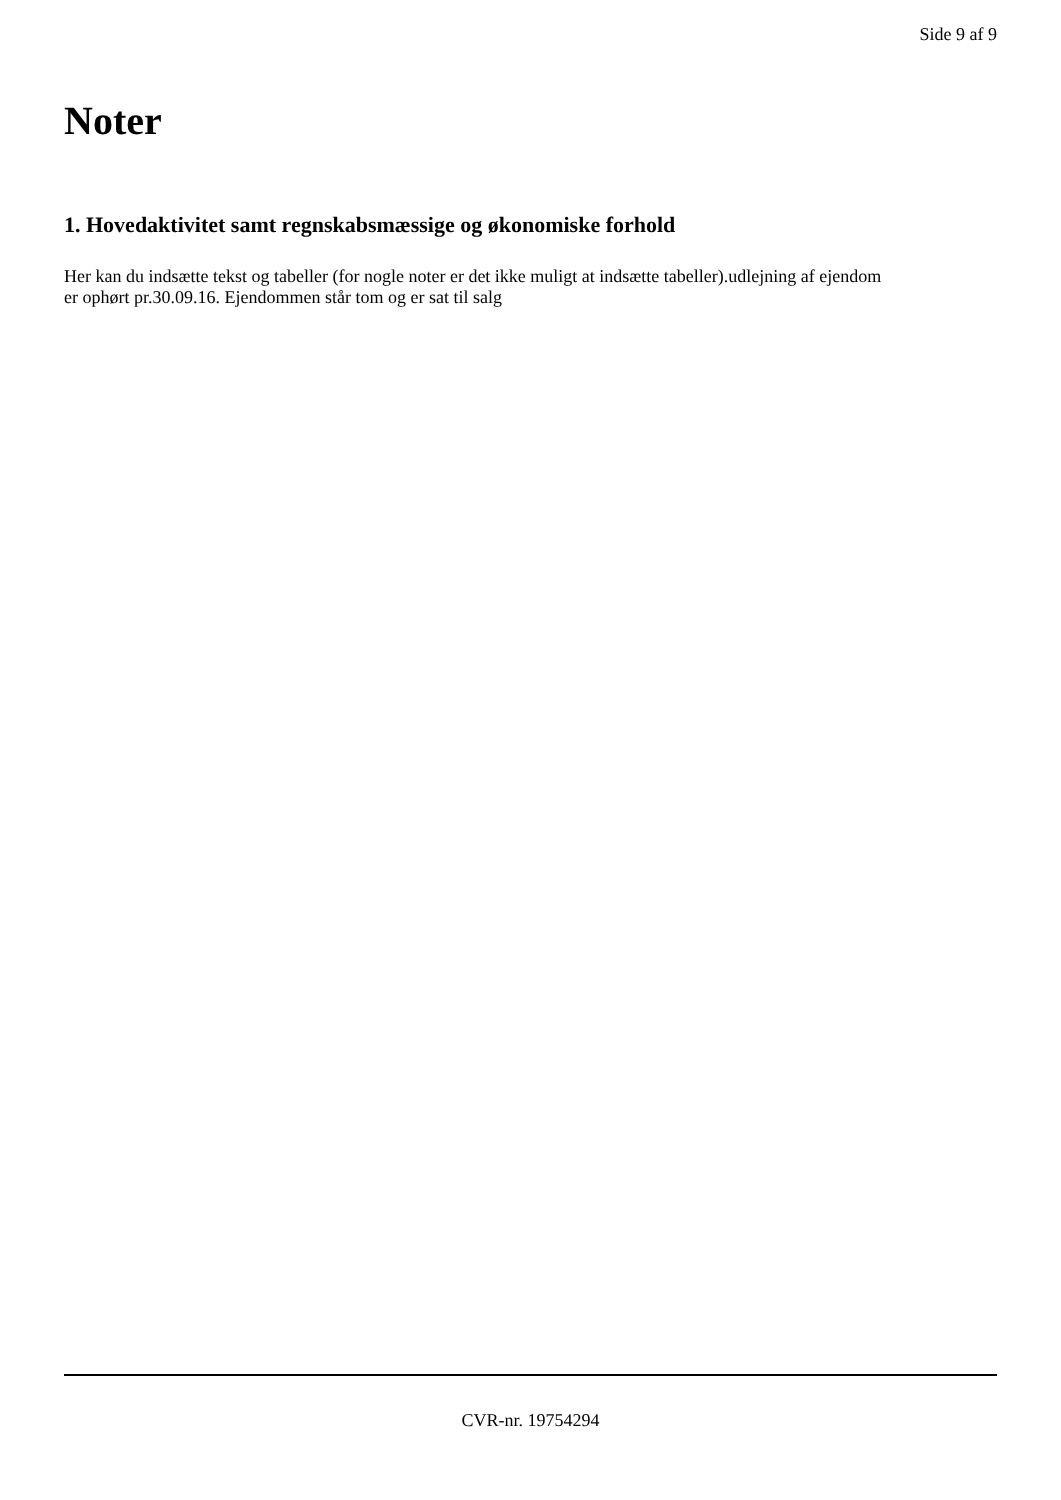Side 9 af 9
Noter
1. Hovedaktivitet samt regnskabsmæssige og økonomiske forhold
Her kan du indsætte tekst og tabeller (for nogle noter er det ikke muligt at indsætte tabeller).udlejning af ejendom er ophørt pr.30.09.16. Ejendommen står tom og er sat til salg
CVR-nr. 19754294